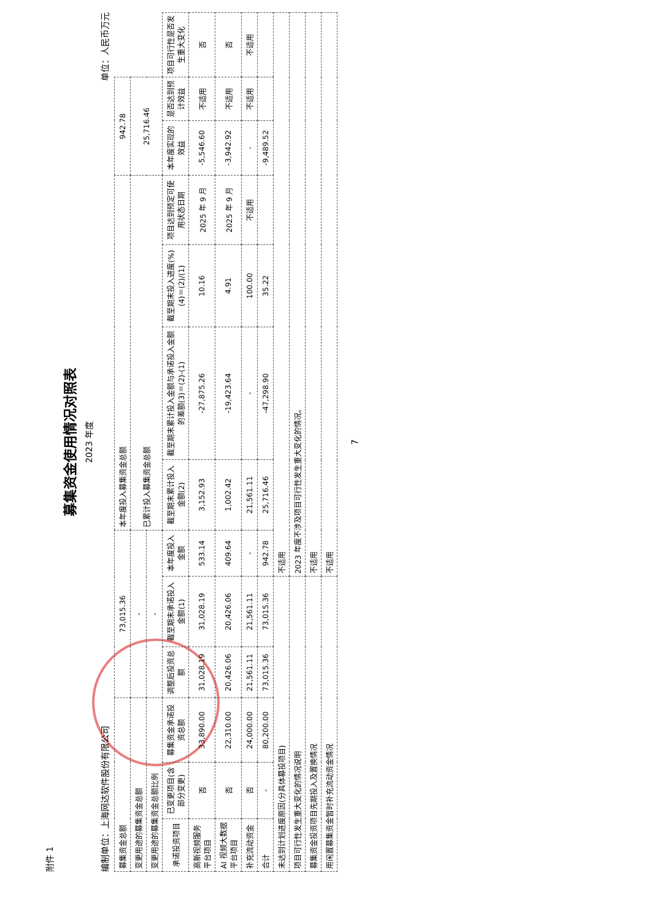附件 1
募集资金使用情况对照表
2023 年度
编制单位：上海网达软件股份有限公司 单位：人民币万元
| 募集资金总额 | | | 73,015.36 | | | 本年度投入募集资金总额 | | | | 942.78 | | |
| 变更用途的募集资金总额 | | | - | | | 已累计投入募集资金总额 | | | | 25,716.46 | | |
| 变更用途的募集资金总额比例 | | | - | | | | | | | | | |
| 承诺投资项目 | 已变更项目(含部分变更) | 募集资金承诺投资总额 | 调整后投资总额 | 截至期末承诺投入金额(1) | 本年度投入金额 | 截至期末累计投入金额(2) | 截至期末累计投入金额与承诺投入金额的差额(3)＝(2)-(1) | 截至期末投入进度(%)(4)＝(2)/(1) | 项目达到预定可使用状态日期 | 本年度实现的效益 | 是否达到预计效益 | 项目可行性是否发生重大变化 |
| 高新视频服务平台项目 | 否 | 33,890.00 | 31,028.19 | 31,028.19 | 533.14 | 3,152.93 | -27,875.26 | 10.16 | 2025 年 9 月 | -5,546.60 | 不适用 | 否 |
| AI 视频大数据平台项目 | 否 | 22,310.00 | 20,426.06 | 20,426.06 | 409.64 | 1,002.42 | -19,423.64 | 4.91 | 2025 年 9 月 | -3,942.92 | 不适用 | 否 |
| 补充流动资金 | 否 | 24,000.00 | 21,561.11 | 21,561.11 | - | 21,561.11 | - | 100.00 | 不适用 | - | 不适用 | 不适用 |
| 合计 | - | 80,200.00 | 73,015.36 | 73,015.36 | 942.78 | 25,716.46 | -47,298.90 | 35.22 | | -9,489.52 | | |
| 未达到计划进度原因(分具体募投项目) | | | | | 不适用 | | | | | | | |
| 项目可行性发生重大变化的情况说明 | | | | | 2023 年度不涉及项目可行性发生重大变化的情况。 | | | | | | | |
| 募集资金投资项目先期投入及置换情况 | | | | | 不适用 | | | | | | | |
| 用闲置募集资金暂时补充流动资金情况 | | | | | 不适用 | | | | | | | |
7